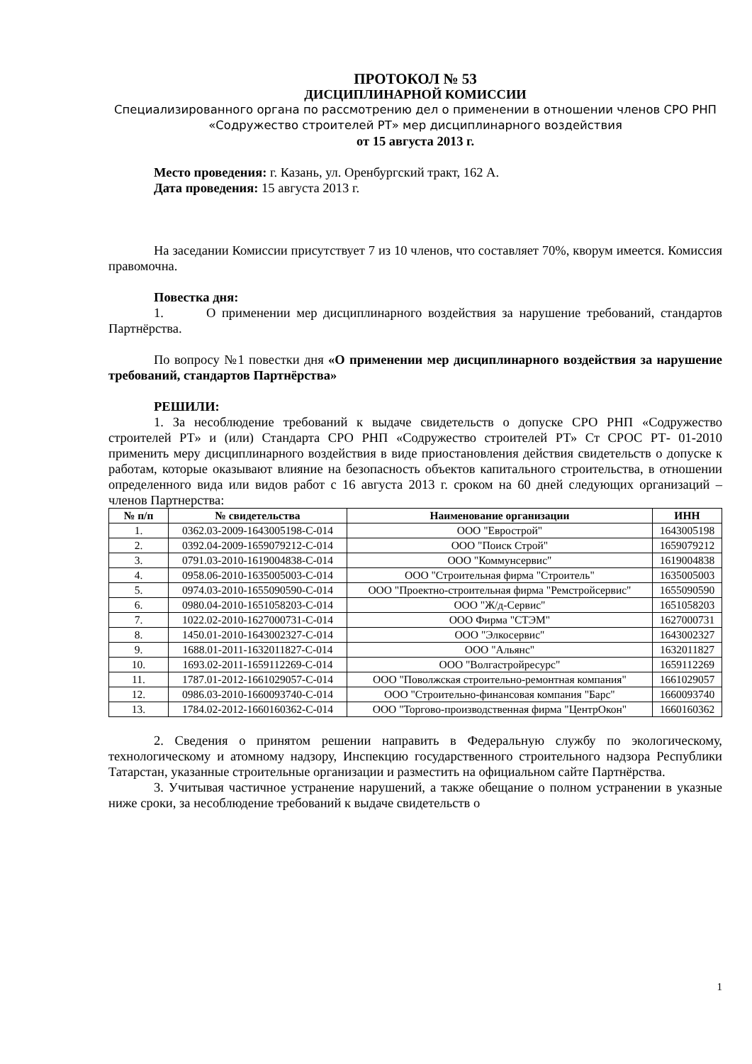ПРОТОКОЛ № 53
ДИСЦИПЛИНАРНОЙ КОМИССИИ
Специализированного органа по рассмотрению дел о применении в отношении членов СРО РНП «Содружество строителей РТ» мер дисциплинарного воздействия
от 15 августа 2013 г.
Место проведения: г. Казань, ул. Оренбургский тракт, 162 А.
Дата проведения: 15 августа 2013 г.
На заседании Комиссии присутствует 7 из 10 членов, что составляет 70%, кворум имеется. Комиссия правомочна.
Повестка дня:
1. О применении мер дисциплинарного воздействия за нарушение требований, стандартов Партнёрства.
По вопросу №1 повестки дня «О применении мер дисциплинарного воздействия за нарушение требований, стандартов Партнёрства»
РЕШИЛИ:
1. За несоблюдение требований к выдаче свидетельств о допуске СРО РНП «Содружество строителей РТ» и (или) Стандарта СРО РНП «Содружество строителей РТ» Ст СРОС РТ- 01-2010 применить меру дисциплинарного воздействия в виде приостановления действия свидетельств о допуске к работам, которые оказывают влияние на безопасность объектов капитального строительства, в отношении определенного вида или видов работ с 16 августа 2013 г. сроком на 60 дней следующих организаций – членов Партнерства:
| № п/п | № свидетельства | Наименование организации | ИНН |
| --- | --- | --- | --- |
| 1. | 0362.03-2009-1643005198-С-014 | ООО "Еврострой" | 1643005198 |
| 2. | 0392.04-2009-1659079212-С-014 | ООО "Поиск Строй" | 1659079212 |
| 3. | 0791.03-2010-1619004838-С-014 | ООО "Коммунсервис" | 1619004838 |
| 4. | 0958.06-2010-1635005003-С-014 | ООО "Строительная фирма "Строитель" | 1635005003 |
| 5. | 0974.03-2010-1655090590-С-014 | ООО "Проектно-строительная фирма "Ремстройсервис" | 1655090590 |
| 6. | 0980.04-2010-1651058203-С-014 | ООО "Ж/д-Сервис" | 1651058203 |
| 7. | 1022.02-2010-1627000731-С-014 | ООО Фирма "СТЭМ" | 1627000731 |
| 8. | 1450.01-2010-1643002327-С-014 | ООО "Элкосервис" | 1643002327 |
| 9. | 1688.01-2011-1632011827-С-014 | ООО "Альянс" | 1632011827 |
| 10. | 1693.02-2011-1659112269-С-014 | ООО "Волгастройресурс" | 1659112269 |
| 11. | 1787.01-2012-1661029057-С-014 | ООО "Поволжская строительно-ремонтная компания" | 1661029057 |
| 12. | 0986.03-2010-1660093740-С-014 | ООО "Строительно-финансовая компания "Барс" | 1660093740 |
| 13. | 1784.02-2012-1660160362-С-014 | ООО "Торгово-производственная фирма "ЦентрОкон" | 1660160362 |
2. Сведения о принятом решении направить в Федеральную службу по экологическому, технологическому и атомному надзору, Инспекцию государственного строительного надзора Республики Татарстан, указанные строительные организации и разместить на официальном сайте Партнёрства.
3. Учитывая частичное устранение нарушений, а также обещание о полном устранении в указные ниже сроки, за несоблюдение требований к выдаче свидетельств о
1